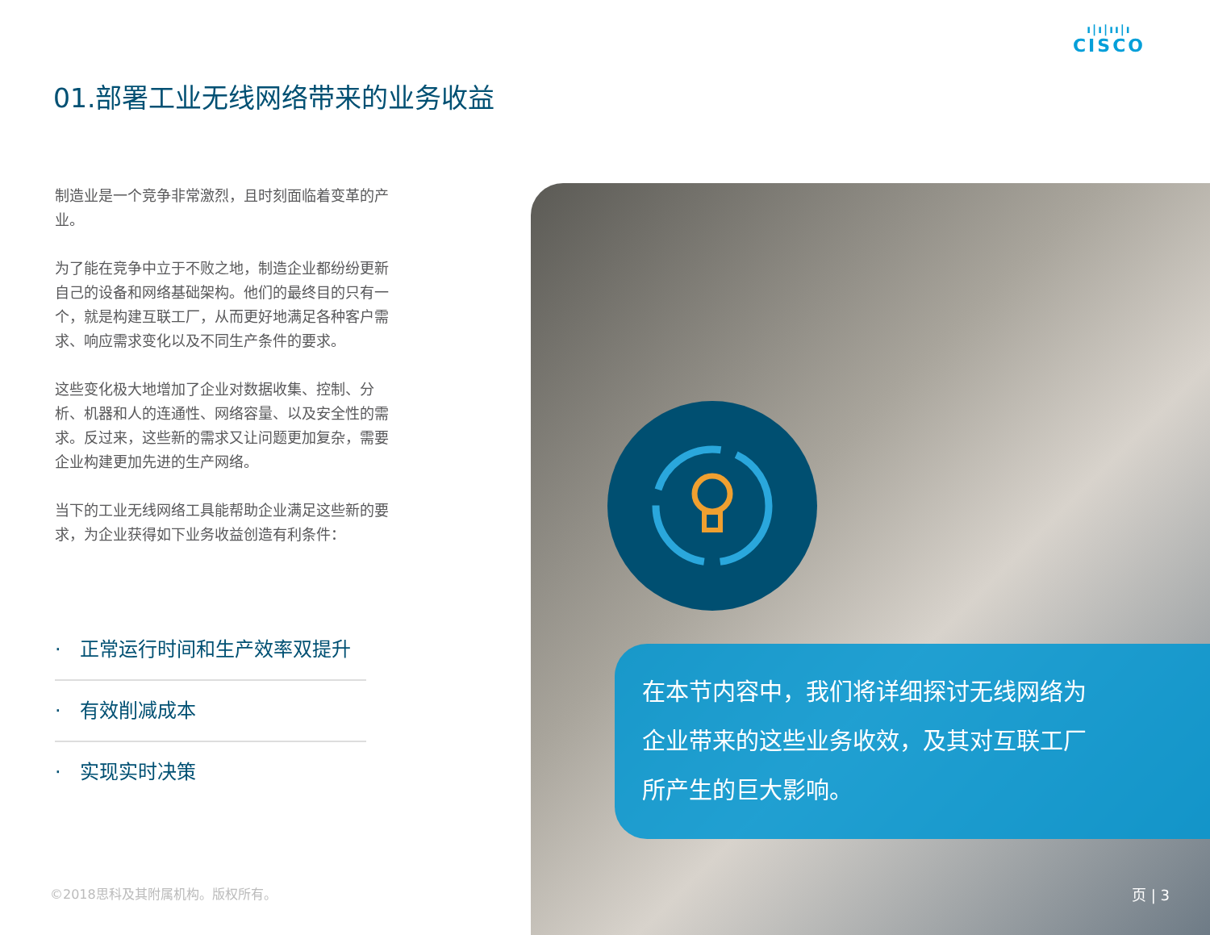ı|ı|ıı|ı
CISCO
01.部署工业无线网络带来的业务收益
制造业是一个竞争非常激烈，且时刻面临着变革的产业。
为了能在竞争中立于不败之地，制造企业都纷纷更新自己的设备和网络基础架构。他们的最终目的只有一个，就是构建互联工厂，从而更好地满足各种客户需求、响应需求变化以及不同生产条件的要求。
这些变化极大地增加了企业对数据收集、控制、分析、机器和人的连通性、网络容量、以及安全性的需求。反过来，这些新的需求又让问题更加复杂，需要企业构建更加先进的生产网络。
当下的工业无线网络工具能帮助企业满足这些新的要求，为企业获得如下业务收益创造有利条件：
· 正常运行时间和生产效率双提升
· 有效削减成本
· 实现实时决策
©2018思科及其附属机构。版权所有。
在本节内容中，我们将详细探讨无线网络为
企业带来的这些业务收效，及其对互联工厂
所产生的巨大影响。
页 | 3